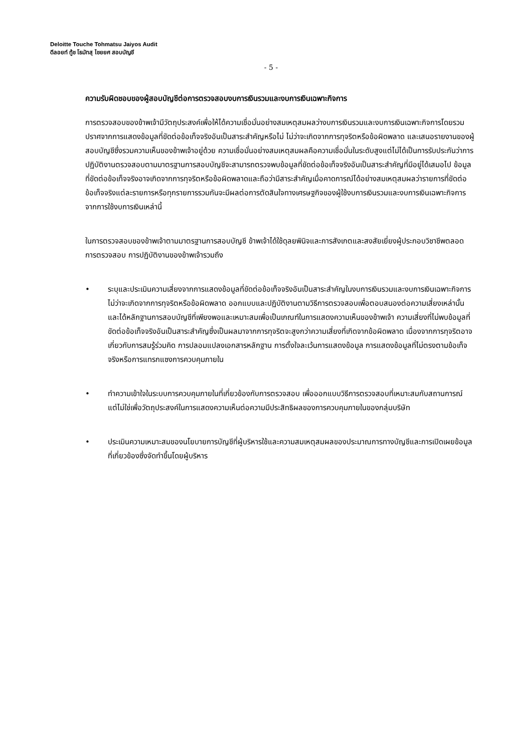Deloitte Touche Tohmatsu Jaiyos Audit
ดีลอยท์ ทู้ช โธมัทสุ ไชยยศ สอบบัญชี
- 5 -
ความรับผิดชอบของผู้สอบบัญชีต่อการตรวจสอบงบการเงินรวมและงบการเงินเฉพาะกิจการ
การตรวจสอบของข้าพเจ้ามีวัตถุประสงค์เพื่อให้ได้ความเชื่อมั่นอย่างสมเหตุสมผลว่างบการเงินรวมและงบการเงินเฉพาะกิจการโดยรวมปราศจากการแสดงข้อมูลที่ขัดต่อข้อเท็จจริงอันเป็นสาระสำคัญหรือไม่ ไม่ว่าจะเกิดจากการทุจริตหรือข้อผิดพลาด และเสนอรายงานของผู้สอบบัญชีซึ่งรวมความเห็นของข้าพเจ้าอยู่ด้วย ความเชื่อมั่นอย่างสมเหตุสมผลคือความเชื่อมั่นในระดับสูงแต่ไม่ได้เป็นการรับประกันว่าการปฏิบัติงานตรวจสอบตามมาตรฐานการสอบบัญชีจะสามารถตรวจพบข้อมูลที่ขัดต่อข้อเท็จจริงอันเป็นสาระสำคัญที่มีอยู่ได้เสมอไป ข้อมูลที่ขัดต่อข้อเท็จจริงอาจเกิดจากการทุจริตหรือข้อผิดพลาดและถือว่ามีสาระสำคัญเมื่อคาดการณ์ได้อย่างสมเหตุสมผลว่ารายการที่ขัดต่อข้อเท็จจริงแต่ละรายการหรือทุกรายการรวมกันจะมีผลต่อการตัดสินใจทางเศรษฐกิจของผู้ใช้งบการเงินรวมและงบการเงินเฉพาะกิจการ จากการใช้งบการเงินเหล่านี้
ในการตรวจสอบของข้าพเจ้าตามมาตรฐานการสอบบัญชี ข้าพเจ้าได้ใช้ดุลยพินิจและการสังเกตและสงสัยเยี่ยงผู้ประกอบวิชาชีพตลอดการตรวจสอบ การปฏิบัติงานของข้าพเจ้ารวมถึง
• ระบุและประเมินความเสี่ยงจากการแสดงข้อมูลที่ขัดต่อข้อเท็จจริงอันเป็นสาระสำคัญในงบการเงินรวมและงบการเงินเฉพาะกิจการ ไม่ว่าจะเกิดจากการทุจริตหรือข้อผิดพลาด ออกแบบและปฏิบัติงานตามวิธีการตรวจสอบเพื่อตอบสนองต่อความเสี่ยงเหล่านั้น และได้หลักฐานการสอบบัญชีที่เพียงพอและเหมาะสมเพื่อเป็นเกณฑ์ในการแสดงความเห็นของข้าพเจ้า ความเสี่ยงที่ไม่พบข้อมูลที่ขัดต่อข้อเท็จจริงอันเป็นสาระสำคัญซึ่งเป็นผลมาจากการทุจริตจะสูงกว่าความเสี่ยงที่เกิดจากข้อผิดพลาด เนื่องจากการทุจริตอาจเกี่ยวกับการสมรู้ร่วมคิด การปลอมแปลงเอกสารหลักฐาน การตั้งใจละเว้นการแสดงข้อมูล การแสดงข้อมูลที่ไม่ตรงตามข้อเท็จจริงหรือการแทรกแซงการควบคุมภายใน
• ทำความเข้าใจในระบบการควบคุมภายในที่เกี่ยวข้องกับการตรวจสอบ เพื่อออกแบบวิธีการตรวจสอบที่เหมาะสมกับสถานการณ์ แต่ไม่ใช่เพื่อวัตถุประสงค์ในการแสดงความเห็นต่อความมีประสิทธิผลของการควบคุมภายในของกลุ่มบริษัท
• ประเมินความเหมาะสมของนโยบายการบัญชีที่ผู้บริหารใช้และความสมเหตุสมผลของประมาณการทางบัญชีและการเปิดเผยข้อมูลที่เกี่ยวข้องซึ่งจัดทำขึ้นโดยผู้บริหาร